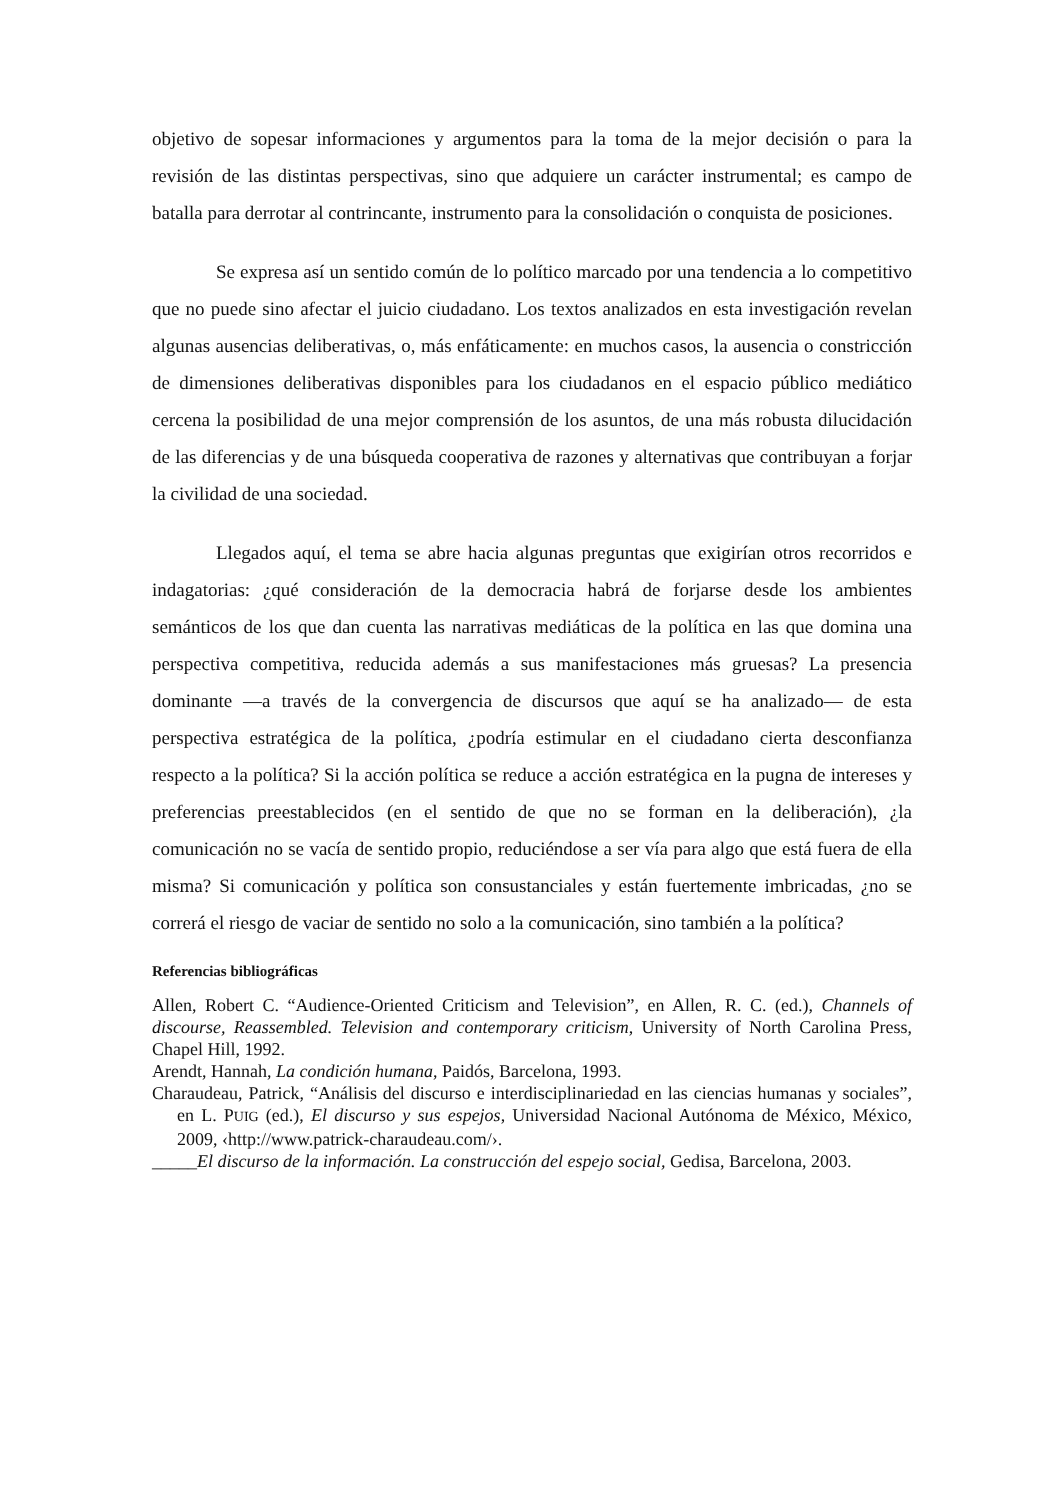objetivo de sopesar informaciones y argumentos para la toma de la mejor decisión o para la revisión de las distintas perspectivas, sino que adquiere un carácter instrumental; es campo de batalla para derrotar al contrincante, instrumento para la consolidación o conquista de posiciones.
Se expresa así un sentido común de lo político marcado por una tendencia a lo competitivo que no puede sino afectar el juicio ciudadano. Los textos analizados en esta investigación revelan algunas ausencias deliberativas, o, más enfáticamente: en muchos casos, la ausencia o constricción de dimensiones deliberativas disponibles para los ciudadanos en el espacio público mediático cercena la posibilidad de una mejor comprensión de los asuntos, de una más robusta dilucidación de las diferencias y de una búsqueda cooperativa de razones y alternativas que contribuyan a forjar la civilidad de una sociedad.
Llegados aquí, el tema se abre hacia algunas preguntas que exigirían otros recorridos e indagatorias: ¿qué consideración de la democracia habrá de forjarse desde los ambientes semánticos de los que dan cuenta las narrativas mediáticas de la política en las que domina una perspectiva competitiva, reducida además a sus manifestaciones más gruesas? La presencia dominante —a través de la convergencia de discursos que aquí se ha analizado— de esta perspectiva estratégica de la política, ¿podría estimular en el ciudadano cierta desconfianza respecto a la política? Si la acción política se reduce a acción estratégica en la pugna de intereses y preferencias preestablecidos (en el sentido de que no se forman en la deliberación), ¿la comunicación no se vacía de sentido propio, reduciéndose a ser vía para algo que está fuera de ella misma? Si comunicación y política son consustanciales y están fuertemente imbricadas, ¿no se correrá el riesgo de vaciar de sentido no solo a la comunicación, sino también a la política?
Referencias bibliográficas
Allen, Robert C. “Audience-Oriented Criticism and Television”, en Allen, R. C. (ed.), Channels of discourse, Reassembled. Television and contemporary criticism, University of North Carolina Press, Chapel Hill, 1992.
Arendt, Hannah, La condición humana, Paidós, Barcelona, 1993.
Charaudeau, Patrick, “Análisis del discurso e interdisciplinariedad en las ciencias humanas y sociales”, en L. PUIG (ed.), El discurso y sus espejos, Universidad Nacional Autónoma de México, México, 2009, ‹http://www.patrick-charaudeau.com/›.
_____El discurso de la información. La construcción del espejo social, Gedisa, Barcelona, 2003.